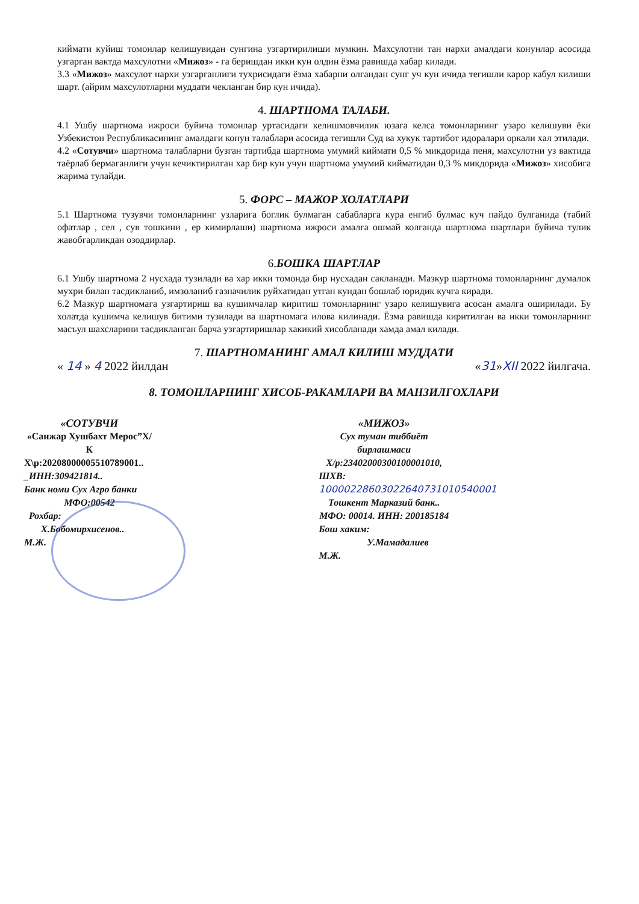киймати куйиш томонлар келишувидан сунгина узгартирилиши мумкин. Махсулотни тан нархи амалдаги конунлар асосида узгарган вактда махсулотни «Мижоз» - га беришдан икки кун олдин ёзма равишда хабар килади.
3.3 «Мижоз» махсулот нархи узгарганлиги тухрисидаги ёзма хабарни олгандан сунг уч кун ичида тегишли карор кабул килиши шарт. (айрим махсулотларни муддати чекланган бир кун ичида).
4. ШАРТНОМА ТАЛАБИ.
4.1 Ушбу шартнома ижроси буйича томонлар уртасидаги келишмовчилик юзага келса томонларнинг узаро келишуви ёки Узбекистон Республикасининг амалдаги конун талаблари асосида тегишли Суд ва хукук тартибот идоралари оркали хал этилади.
4.2 «Сотувчи» шартнома талабларни бузган тартибда шартнома умумий киймати 0,5 % микдорида пеня, махсулотни уз вактида таёрлаб бермаганлиги учун кечиктирилган хар бир кун учун шартнома умумий кийматидан 0,3 % микдорида «Мижоз» хисобига жарима тулайди.
5. ФОРС – МАЖОР ХОЛАТЛАРИ
5.1 Шартнома тузувчи томонларнинг узларига боглик булмаган сабабларга кура енгиб булмас куч пайдо булганида (табий офатлар , сел , сув тошкини , ер кимирлаши) шартнома ижроси амалга ошмай колганда шартнома шартлари буйича тулик жавобгарликдан озоддирлар.
6. БОШКА ШАРТЛАР
6.1 Ушбу шартнома 2 нусхада тузилади ва хар икки томонда бир нусхадан сакланади. Мазкур шартнома томонларнинг думалок мухри билан тасдикланиб, имзоланиб газначилик руйхатидан утган кундан бошлаб юридик кучга киради.
6.2 Мазкур шартномага узгартириш ва кушимчалар киритиш томонларнинг узаро келишувига асосан амалга оширилади. Бу холатда кушимча келишув битими тузилади ва шартномага илова килинади. Ёзма равишда киритилган ва икки томонларнинг масъул шахсларини тасдикланган барча узгартиришлар хакикий хисобланади хамда амал килади.
7. ШАРТНОМАНИНГ АМАЛ КИЛИШ МУДДАТИ
« 14 » 4 2022 йилдан «31»XII 2022 йилгача.
8. ТОМОНЛАРНИНГ ХИСОБ-РАКАМЛАРИ ВА МАНЗИЛГОХЛАРИ
«СОТУВЧИ
«Санжар Хушбахт Мерос”Х/К
Х\р:20208000005510789001..
_ИНН:309421814..
Банк номи Сух Агро банки
МФО:00542
Рохбар: Х.Бобомирхисенов..
М.Ж.
«МИЖОЗ»
Сух туман тиббиёт бирлашмаси
Х/р:23402000300100001010,
ШХВ: 10000228603022640731010540001
Тошкент Марказий банк..
МФО: 00014. ИНН: 200185184
Бош хаким: У.Мамадалиев
М.Ж.